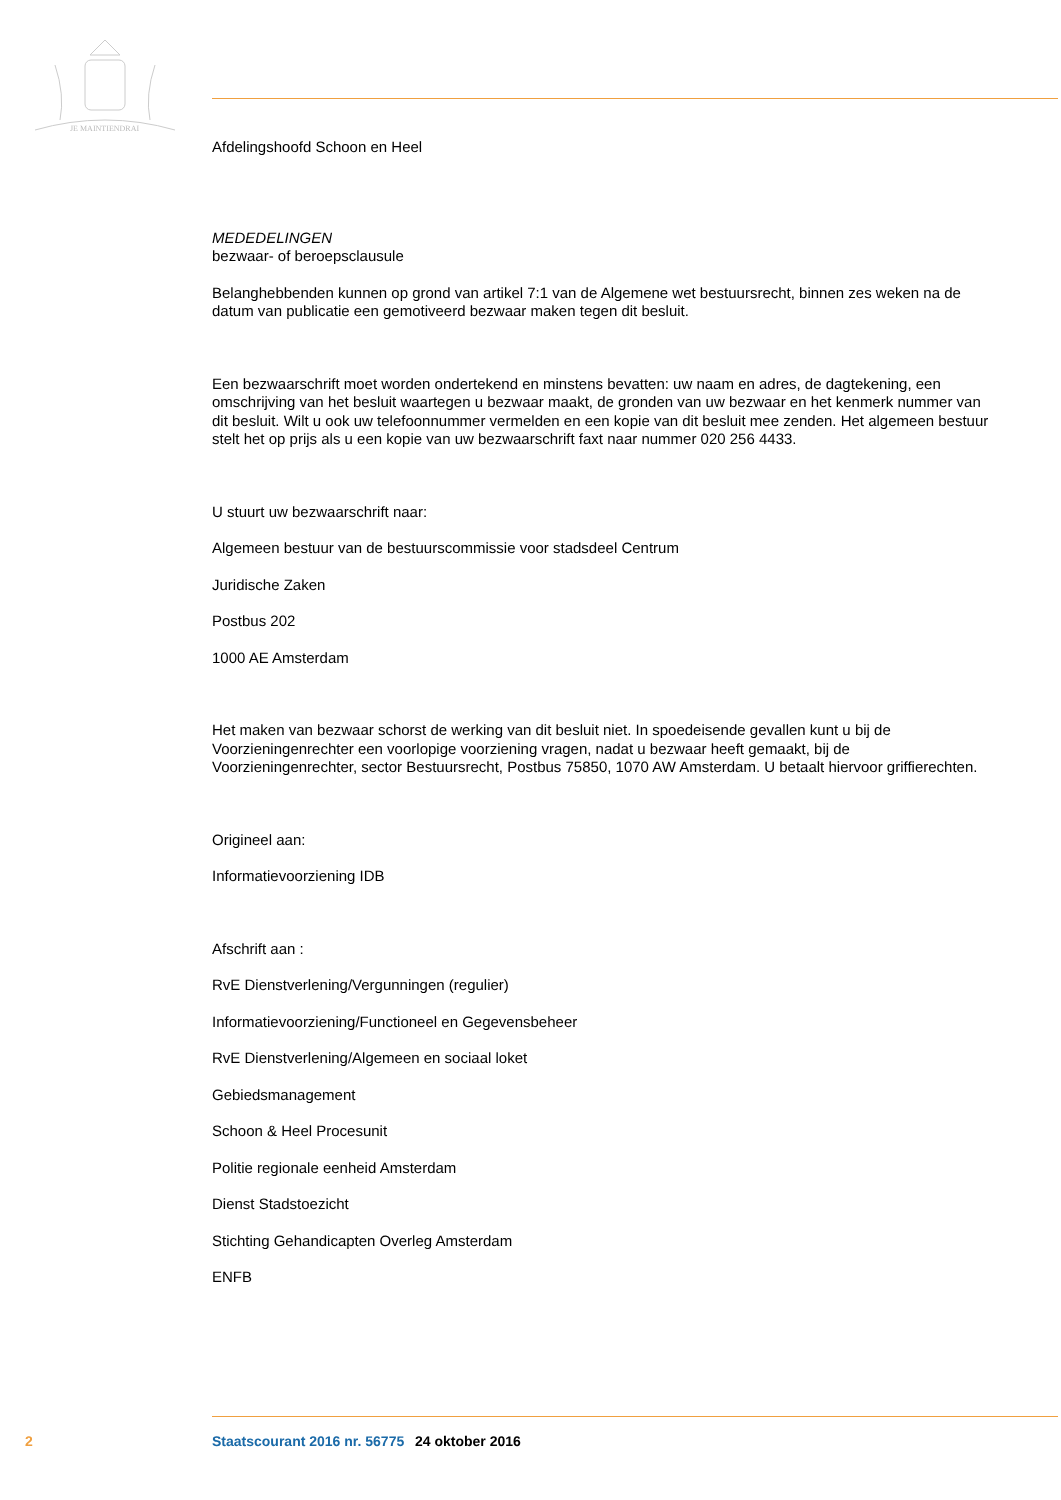JE MAINTIENDRAI
Afdelingshoofd Schoon en Heel
MEDEDELINGEN
bezwaar- of beroepsclausule
Belanghebbenden kunnen op grond van artikel 7:1 van de Algemene wet bestuursrecht, binnen zes weken na de datum van publicatie een gemotiveerd bezwaar maken tegen dit besluit.
Een bezwaarschrift moet worden ondertekend en minstens bevatten: uw naam en adres, de dagtekening, een omschrijving van het besluit waartegen u bezwaar maakt, de gronden van uw bezwaar en het kenmerk nummer van dit besluit. Wilt u ook uw telefoonnummer vermelden en een kopie van dit besluit mee zenden. Het algemeen bestuur stelt het op prijs als u een kopie van uw bezwaarschrift faxt naar nummer 020 256 4433.
U stuurt uw bezwaarschrift naar:
Algemeen bestuur van de bestuurscommissie voor stadsdeel Centrum
Juridische Zaken
Postbus 202
1000 AE Amsterdam
Het maken van bezwaar schorst de werking van dit besluit niet. In spoedeisende gevallen kunt u bij de Voorzieningenrechter een voorlopige voorziening vragen, nadat u bezwaar heeft gemaakt, bij de Voorzieningenrechter, sector Bestuursrecht, Postbus 75850, 1070 AW Amsterdam. U betaalt hiervoor griffierechten.
Origineel aan:
Informatievoorziening IDB
Afschrift aan :
RvE Dienstverlening/Vergunningen (regulier)
Informatievoorziening/Functioneel en Gegevensbeheer
RvE Dienstverlening/Algemeen en sociaal loket
Gebiedsmanagement
Schoon & Heel Procesunit
Politie regionale eenheid Amsterdam
Dienst Stadstoezicht
Stichting Gehandicapten Overleg Amsterdam
ENFB
2 Staatscourant 2016 nr. 56775 24 oktober 2016